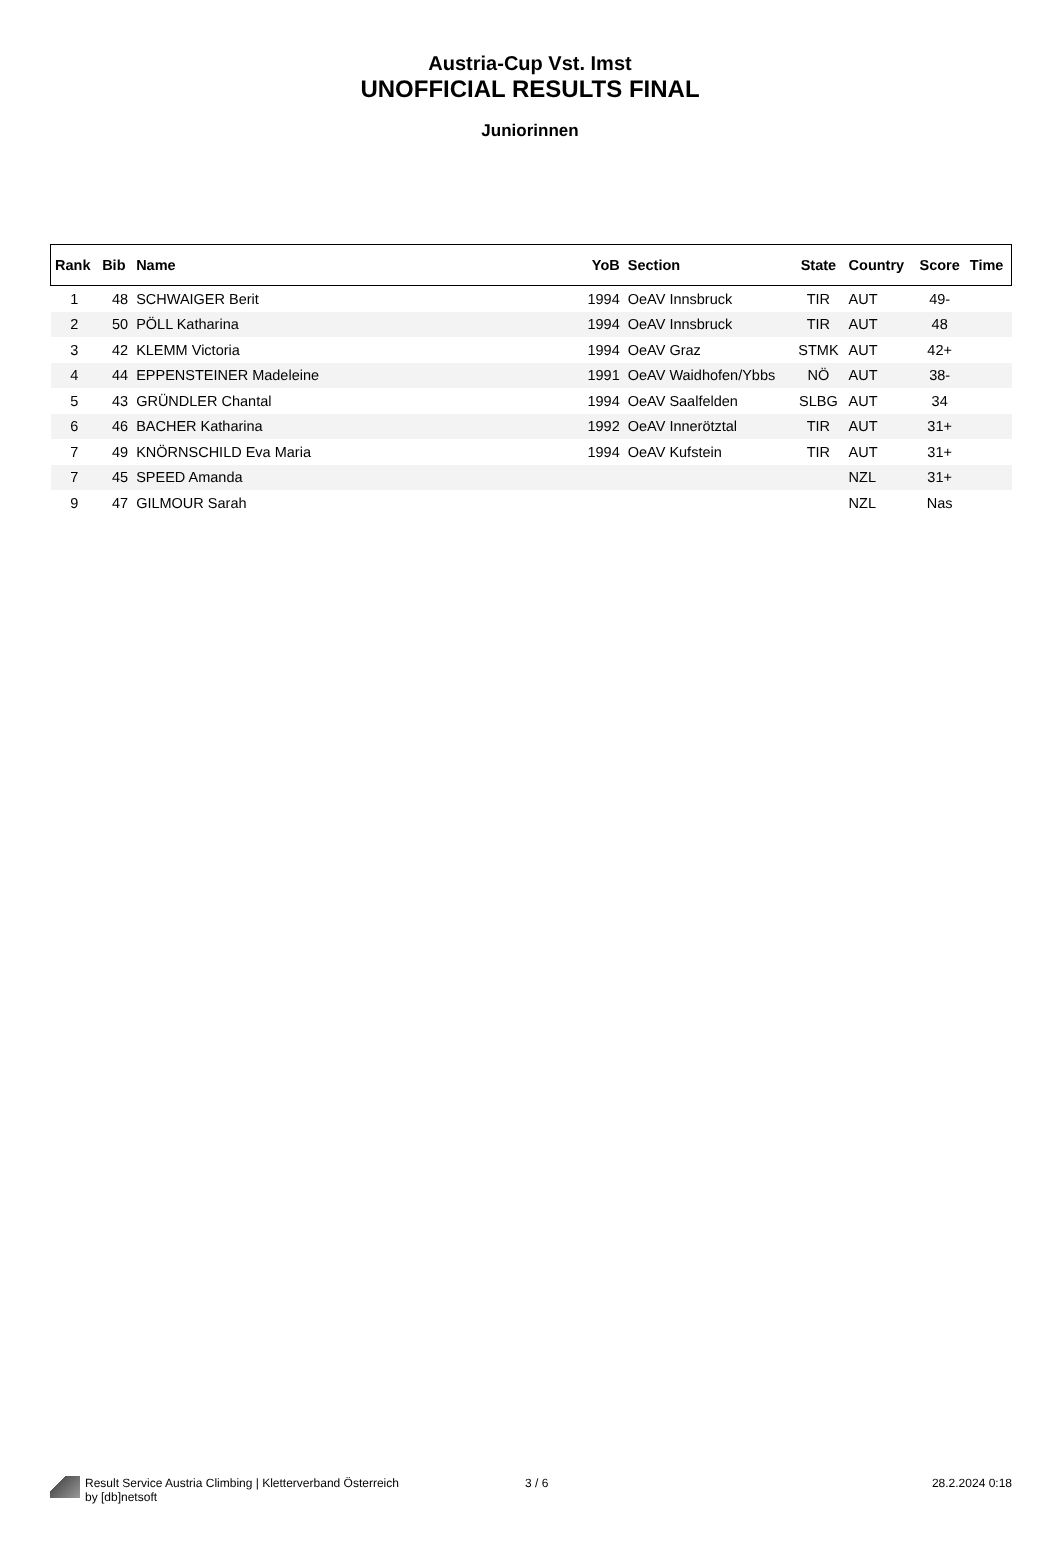Austria-Cup Vst. Imst
UNOFFICIAL RESULTS FINAL
Juniorinnen
| Rank | Bib | Name | YoB | Section | State | Country | Score | Time |
| --- | --- | --- | --- | --- | --- | --- | --- | --- |
| 1 | 48 | SCHWAIGER Berit | 1994 | OeAV Innsbruck | TIR | AUT | 49- | |
| 2 | 50 | PÖLL Katharina | 1994 | OeAV Innsbruck | TIR | AUT | 48 | |
| 3 | 42 | KLEMM Victoria | 1994 | OeAV Graz | STMK | AUT | 42+ | |
| 4 | 44 | EPPENSTEINER Madeleine | 1991 | OeAV Waidhofen/Ybbs | NÖ | AUT | 38- | |
| 5 | 43 | GRÜNDLER Chantal | 1994 | OeAV Saalfelden | SLBG | AUT | 34 | |
| 6 | 46 | BACHER Katharina | 1992 | OeAV Innerötztal | TIR | AUT | 31+ | |
| 7 | 49 | KNÖRNSCHILD Eva Maria | 1994 | OeAV Kufstein | TIR | AUT | 31+ | |
| 7 | 45 | SPEED Amanda | | | | NZL | 31+ | |
| 9 | 47 | GILMOUR Sarah | | | | NZL | Nas | |
Result Service Austria Climbing | Kletterverband Österreich
by [db]netsoft
3 / 6 28.2.2024 0:18